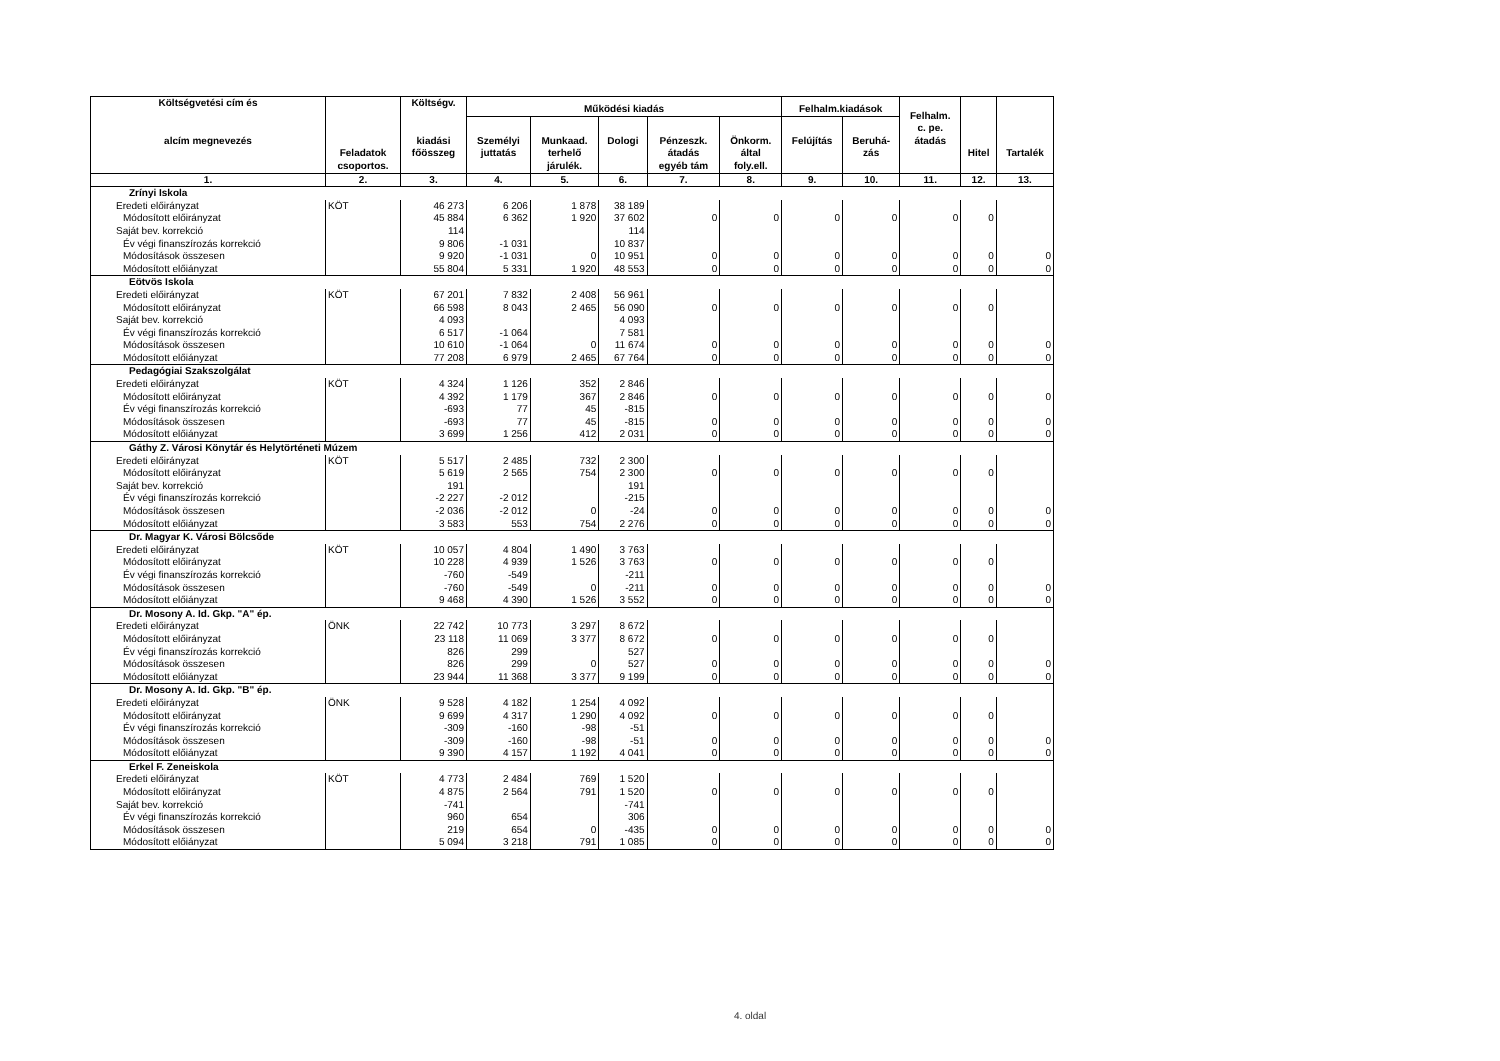| Költségvetési cím és alcím megnevezés | Feladatok csoportos. | Költségv. kiadási főösszeg | Működési kiadás | | | | | Felhalm.kiadások | | Felhalm. c. pe. átadás | Hitel | Tartalék |
| --- | --- | --- | --- | --- | --- | --- | --- | --- | --- | --- | --- | --- |
| | | | Személyi juttatás | Munkaad. terhelő járulék. | Dologi | Pénzeszk. átadás egyéb tám | Önkorm. által foly.ell. | Felújítás | Beruhá- zás | | | |
| 1. | 2. | 3. | 4. | 5. | 6. | 7. | 8. | 9. | 10. | 11. | 12. | 13. |
| Zrínyi Iskola | | | | | | | | | | | | |
| Eredeti előirányzat | KÖT | 46 273 | 6 206 | 1 878 | 38 189 | | | | | | | |
| Módosított előirányzat | | 45 884 | 6 362 | 1 920 | 37 602 | 0 | 0 | 0 | 0 | 0 | 0 | |
| Saját bev. korrekció | | 114 | | | 114 | | | | | | | |
| Év végi finanszírozás korrekció | | 9 806 | -1 031 | | 10 837 | | | | | | | |
| Módosítások összesen | | 9 920 | -1 031 | 0 | 10 951 | 0 | 0 | 0 | 0 | 0 | 0 | 0 |
| Módosított előiányzat | | 55 804 | 5 331 | 1 920 | 48 553 | 0 | 0 | 0 | 0 | 0 | 0 | 0 |
| Eötvös Iskola | | | | | | | | | | | | |
| Eredeti előirányzat | KÖT | 67 201 | 7 832 | 2 408 | 56 961 | | | | | | | |
| Módosított előirányzat | | 66 598 | 8 043 | 2 465 | 56 090 | 0 | 0 | 0 | 0 | 0 | 0 | |
| Saját bev. korrekció | | 4 093 | | | 4 093 | | | | | | | |
| Év végi finanszírozás korrekció | | 6 517 | -1 064 | | 7 581 | | | | | | | |
| Módosítások összesen | | 10 610 | -1 064 | 0 | 11 674 | 0 | 0 | 0 | 0 | 0 | 0 | 0 |
| Módosított előiányzat | | 77 208 | 6 979 | 2 465 | 67 764 | 0 | 0 | 0 | 0 | 0 | 0 | 0 |
| Pedagógiai Szakszolgálat | | | | | | | | | | | | |
| Eredeti előirányzat | KÖT | 4 324 | 1 126 | 352 | 2 846 | | | | | | | |
| Módosított előirányzat | | 4 392 | 1 179 | 367 | 2 846 | 0 | 0 | 0 | 0 | 0 | 0 | 0 |
| Év végi finanszírozás korrekció | | -693 | 77 | 45 | -815 | | | | | | | |
| Módosítások összesen | | -693 | 77 | 45 | -815 | 0 | 0 | 0 | 0 | 0 | 0 | 0 |
| Módosított előiányzat | | 3 699 | 1 256 | 412 | 2 031 | 0 | 0 | 0 | 0 | 0 | 0 | 0 |
| Gáthy Z. Városi Könytár és Helytörténeti Múzem | | | | | | | | | | | | |
| Eredeti előirányzat | KÖT | 5 517 | 2 485 | 732 | 2 300 | | | | | | | |
| Módosított előirányzat | | 5 619 | 2 565 | 754 | 2 300 | 0 | 0 | 0 | 0 | 0 | 0 | |
| Saját bev. korrekció | | 191 | | | 191 | | | | | | | |
| Év végi finanszírozás korrekció | | -2 227 | -2 012 | | -215 | | | | | | | |
| Módosítások összesen | | -2 036 | -2 012 | 0 | -24 | 0 | 0 | 0 | 0 | 0 | 0 | 0 |
| Módosított előiányzat | | 3 583 | 553 | 754 | 2 276 | 0 | 0 | 0 | 0 | 0 | 0 | 0 |
| Dr. Magyar K. Városi Bölcsőde | | | | | | | | | | | | |
| Eredeti előirányzat | KÖT | 10 057 | 4 804 | 1 490 | 3 763 | | | | | | | |
| Módosított előirányzat | | 10 228 | 4 939 | 1 526 | 3 763 | 0 | 0 | 0 | 0 | 0 | 0 | |
| Év végi finanszírozás korrekció | | -760 | -549 | | -211 | | | | | | | |
| Módosítások összesen | | -760 | -549 | 0 | -211 | 0 | 0 | 0 | 0 | 0 | 0 | 0 |
| Módosított előiányzat | | 9 468 | 4 390 | 1 526 | 3 552 | 0 | 0 | 0 | 0 | 0 | 0 | 0 |
| Dr. Mosony A. Id. Gkp. "A" ép. | | | | | | | | | | | | |
| Eredeti előirányzat | ÖNK | 22 742 | 10 773 | 3 297 | 8 672 | | | | | | | |
| Módosított előirányzat | | 23 118 | 11 069 | 3 377 | 8 672 | 0 | 0 | 0 | 0 | 0 | 0 | |
| Év végi finanszírozás korrekció | | 826 | 299 | | 527 | | | | | | | |
| Módosítások összesen | | 826 | 299 | 0 | 527 | 0 | 0 | 0 | 0 | 0 | 0 | 0 |
| Módosított előiányzat | | 23 944 | 11 368 | 3 377 | 9 199 | 0 | 0 | 0 | 0 | 0 | 0 | 0 |
| Dr. Mosony A. Id. Gkp. "B" ép. | | | | | | | | | | | | |
| Eredeti előirányzat | ÖNK | 9 528 | 4 182 | 1 254 | 4 092 | | | | | | | |
| Módosított előirányzat | | 9 699 | 4 317 | 1 290 | 4 092 | 0 | 0 | 0 | 0 | 0 | 0 | |
| Év végi finanszírozás korrekció | | -309 | -160 | -98 | -51 | | | | | | | |
| Módosítások összesen | | -309 | -160 | -98 | -51 | 0 | 0 | 0 | 0 | 0 | 0 | 0 |
| Módosított előiányzat | | 9 390 | 4 157 | 1 192 | 4 041 | 0 | 0 | 0 | 0 | 0 | 0 | 0 |
| Erkel F. Zeneiskola | | | | | | | | | | | | |
| Eredeti előirányzat | KÖT | 4 773 | 2 484 | 769 | 1 520 | | | | | | | |
| Módosított előirányzat | | 4 875 | 2 564 | 791 | 1 520 | 0 | 0 | 0 | 0 | 0 | 0 | |
| Saját bev. korrekció | | -741 | | | -741 | | | | | | | |
| Év végi finanszírozás korrekció | | 960 | 654 | | 306 | | | | | | | |
| Módosítások összesen | | 219 | 654 | 0 | -435 | 0 | 0 | 0 | 0 | 0 | 0 | 0 |
| Módosított előiányzat | | 5 094 | 3 218 | 791 | 1 085 | 0 | 0 | 0 | 0 | 0 | 0 | 0 |
4. oldal